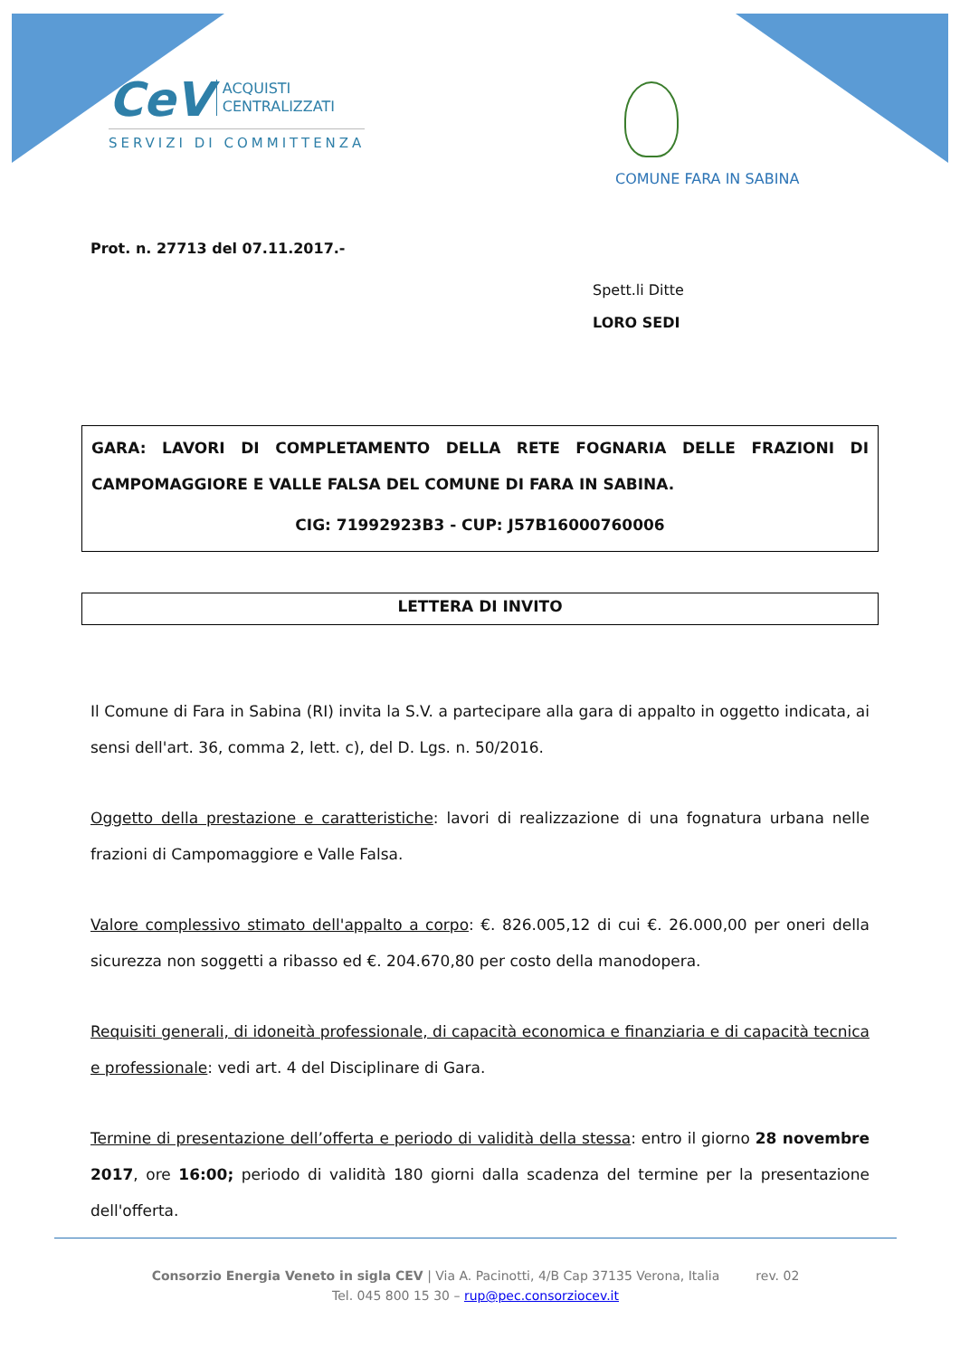CeV ACQUISTI
CENTRALIZZATI
SERVIZI DI COMMITTENZA
COMUNE FARA IN SABINA
Prot. n. 27713 del 07.11.2017.-
Spett.li Ditte
LORO SEDI
GARA: LAVORI DI COMPLETAMENTO DELLA RETE FOGNARIA DELLE FRAZIONI DI CAMPOMAGGIORE E VALLE FALSA DEL COMUNE DI FARA IN SABINA.
CIG: 71992923B3 - CUP: J57B16000760006
LETTERA DI INVITO
Il Comune di Fara in Sabina (RI) invita la S.V. a partecipare alla gara di appalto in oggetto indicata, ai sensi dell'art. 36, comma 2, lett. c), del D. Lgs. n. 50/2016.
Oggetto della prestazione e caratteristiche: lavori di realizzazione di una fognatura urbana nelle frazioni di Campomaggiore e Valle Falsa.
Valore complessivo stimato dell'appalto a corpo: €. 826.005,12 di cui €. 26.000,00 per oneri della sicurezza non soggetti a ribasso ed €. 204.670,80 per costo della manodopera.
Requisiti generali, di idoneità professionale, di capacità economica e finanziaria e di capacità tecnica e professionale: vedi art. 4 del Disciplinare di Gara.
Termine di presentazione dell’offerta e periodo di validità della stessa: entro il giorno 28 novembre 2017, ore 16:00; periodo di validità 180 giorni dalla scadenza del termine per la presentazione dell'offerta.
Consorzio Energia Veneto in sigla CEV | Via A. Pacinotti, 4/B Cap 37135 Verona, Italia rev. 02
Tel. 045 800 15 30 – rup@pec.consorziocev.it